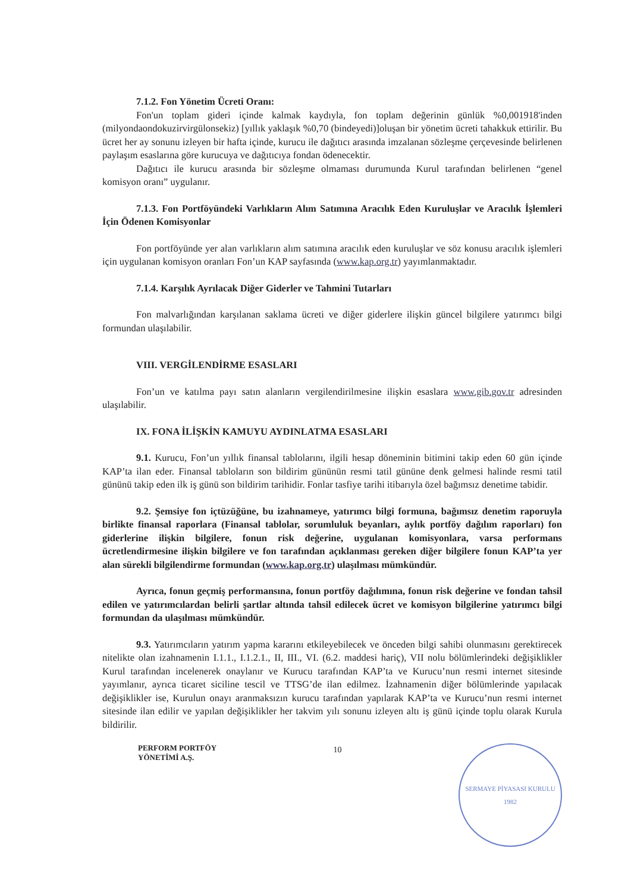7.1.2. Fon Yönetim Ücreti Oranı:
Fon'un toplam gideri içinde kalmak kaydıyla, fon toplam değerinin günlük %0,001918'inden (milyondaondokuzirvirgülonsekiz) [yıllık yaklaşık %0,70 (bindeyedi)]oluşan bir yönetim ücreti tahakkuk ettirilir. Bu ücret her ay sonunu izleyen bir hafta içinde, kurucu ile dağıtıcı arasında imzalanan sözleşme çerçevesinde belirlenen paylaşım esaslarına göre kurucuya ve dağıtıcıya fondan ödenecektir.
Dağıtıcı ile kurucu arasında bir sözleşme olmaması durumunda Kurul tarafından belirlenen “genel komisyon oranı” uygulanır.
7.1.3. Fon Portföyündeki Varlıkların Alım Satımına Aracılık Eden Kuruluşlar ve Aracılık İşlemleri İçin Ödenen Komisyonlar
Fon portföyünde yer alan varlıkların alım satımına aracılık eden kuruluşlar ve söz konusu aracılık işlemleri için uygulanan komisyon oranları Fon’un KAP sayfasında (www.kap.org.tr) yayımlanmaktadır.
7.1.4. Karşılık Ayrılacak Diğer Giderler ve Tahmini Tutarları
Fon malvarlığından karşılanan saklama ücreti ve diğer giderlere ilişkin güncel bilgilere yatırımcı bilgi formundan ulaşılabilir.
VIII. VERGİLENDİRME ESASLARI
Fon’un ve katılma payı satın alanların vergilendirilmesine ilişkin esaslara www.gib.gov.tr adresinden ulaşılabilir.
IX. FONA İLİŞKİN KAMUYU AYDINLATMA ESASLARI
9.1. Kurucu, Fon’un yıllık finansal tablolarını, ilgili hesap döneminin bitimini takip eden 60 gün içinde KAP’ta ilan eder. Finansal tabloların son bildirim gününün resmi tatil gününe denk gelmesi halinde resmi tatil gününü takip eden ilk iş günü son bildirim tarihidir. Fonlar tasfiye tarihi itibarıyla özel bağımsız denetime tabidir.
9.2. Şemsiye fon içtüzüğüne, bu izahnameye, yatırımcı bilgi formuna, bağımsız denetim raporuyla birlikte finansal raporlara (Finansal tablolar, sorumluluk beyanları, aylık portföy dağılım raporları) fon giderlerine ilişkin bilgilere, fonun risk değerine, uygulanan komisyonlara, varsa performans ücretlendirmesine ilişkin bilgilere ve fon tarafından açıklanması gereken diğer bilgilere fonun KAP’ta yer alan sürekli bilgilendirme formundan (www.kap.org.tr) ulaşılması mümkündür.
Ayrıca, fonun geçmiş performansına, fonun portföy dağılımına, fonun risk değerine ve fondan tahsil edilen ve yatırımcılardan belirli şartlar altında tahsil edilecek ücret ve komisyon bilgilerine yatırımcı bilgi formundan da ulaşılması mümkündür.
9.3. Yatırımcıların yatırım yapma kararını etkileyebilecek ve önceden bilgi sahibi olunmasını gerektirecek nitelikte olan izahnamenin I.1.1., I.1.2.1., II, III., VI. (6.2. maddesi hariç), VII nolu bölümlerindeki değişiklikler Kurul tarafından incelenerek onaylanır ve Kurucu tarafından KAP’ta ve Kurucu’nun resmi internet sitesinde yayımlanır, ayrıca ticaret siciline tescil ve TTSG’de ilan edilmez. İzahnamenin diğer bölümlerinde yapılacak değişiklikler ise, Kurulun onayı aranmaksızın kurucu tarafından yapılarak KAP’ta ve Kurucu’nun resmi internet sitesinde ilan edilir ve yapılan değişiklikler her takvim yılı sonunu izleyen altı iş günü içinde toplu olarak Kurula bildirilir.
PERFORM PORTFÖY
YÖNETİMİ A.Ş.
10
SERMAYE PİYASASI KURULU
1982